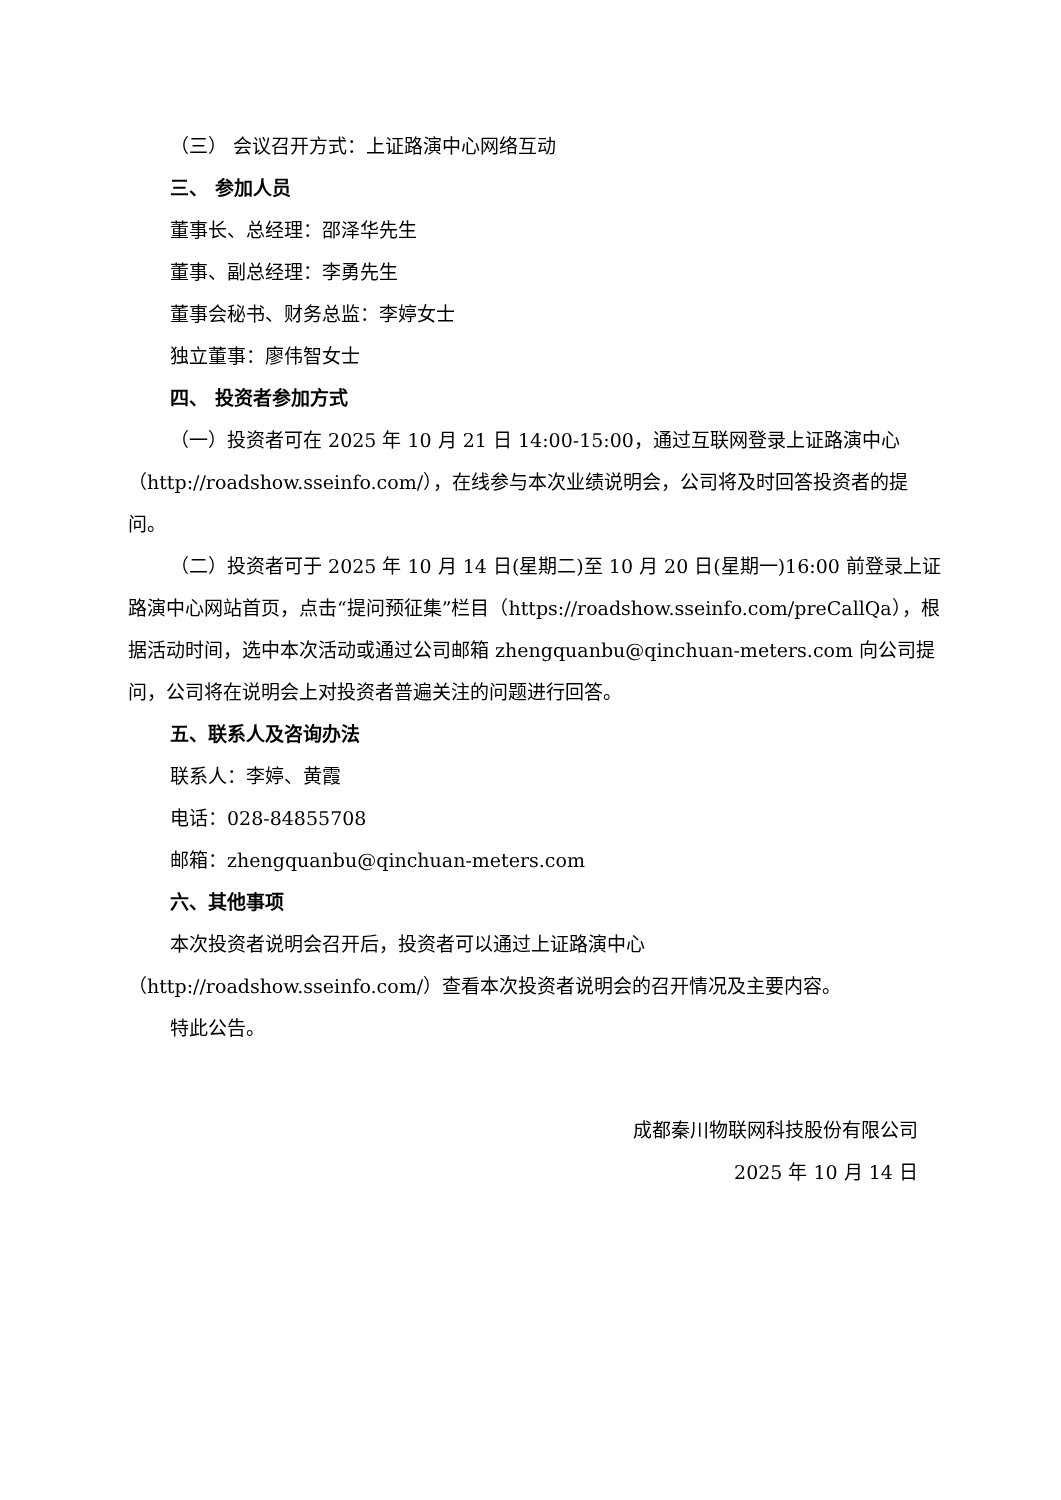（三） 会议召开方式：上证路演中心网络互动
三、 参加人员
董事长、总经理：邵泽华先生
董事、副总经理：李勇先生
董事会秘书、财务总监：李婷女士
独立董事：廖伟智女士
四、 投资者参加方式
（一）投资者可在 2025 年 10 月 21 日 14:00-15:00，通过互联网登录上证路演中心（http://roadshow.sseinfo.com/），在线参与本次业绩说明会，公司将及时回答投资者的提问。
（二）投资者可于 2025 年 10 月 14 日(星期二)至 10 月 20 日(星期一)16:00 前登录上证路演中心网站首页，点击“提问预征集”栏目（https://roadshow.sseinfo.com/preCallQa），根据活动时间，选中本次活动或通过公司邮箱 zhengquanbu@qinchuan-meters.com 向公司提问，公司将在说明会上对投资者普遍关注的问题进行回答。
五、联系人及咨询办法
联系人：李婷、黄霞
电话：028-84855708
邮箱：zhengquanbu@qinchuan-meters.com
六、其他事项
本次投资者说明会召开后，投资者可以通过上证路演中心（http://roadshow.sseinfo.com/）查看本次投资者说明会的召开情况及主要内容。
特此公告。
成都秦川物联网科技股份有限公司
2025 年 10 月 14 日